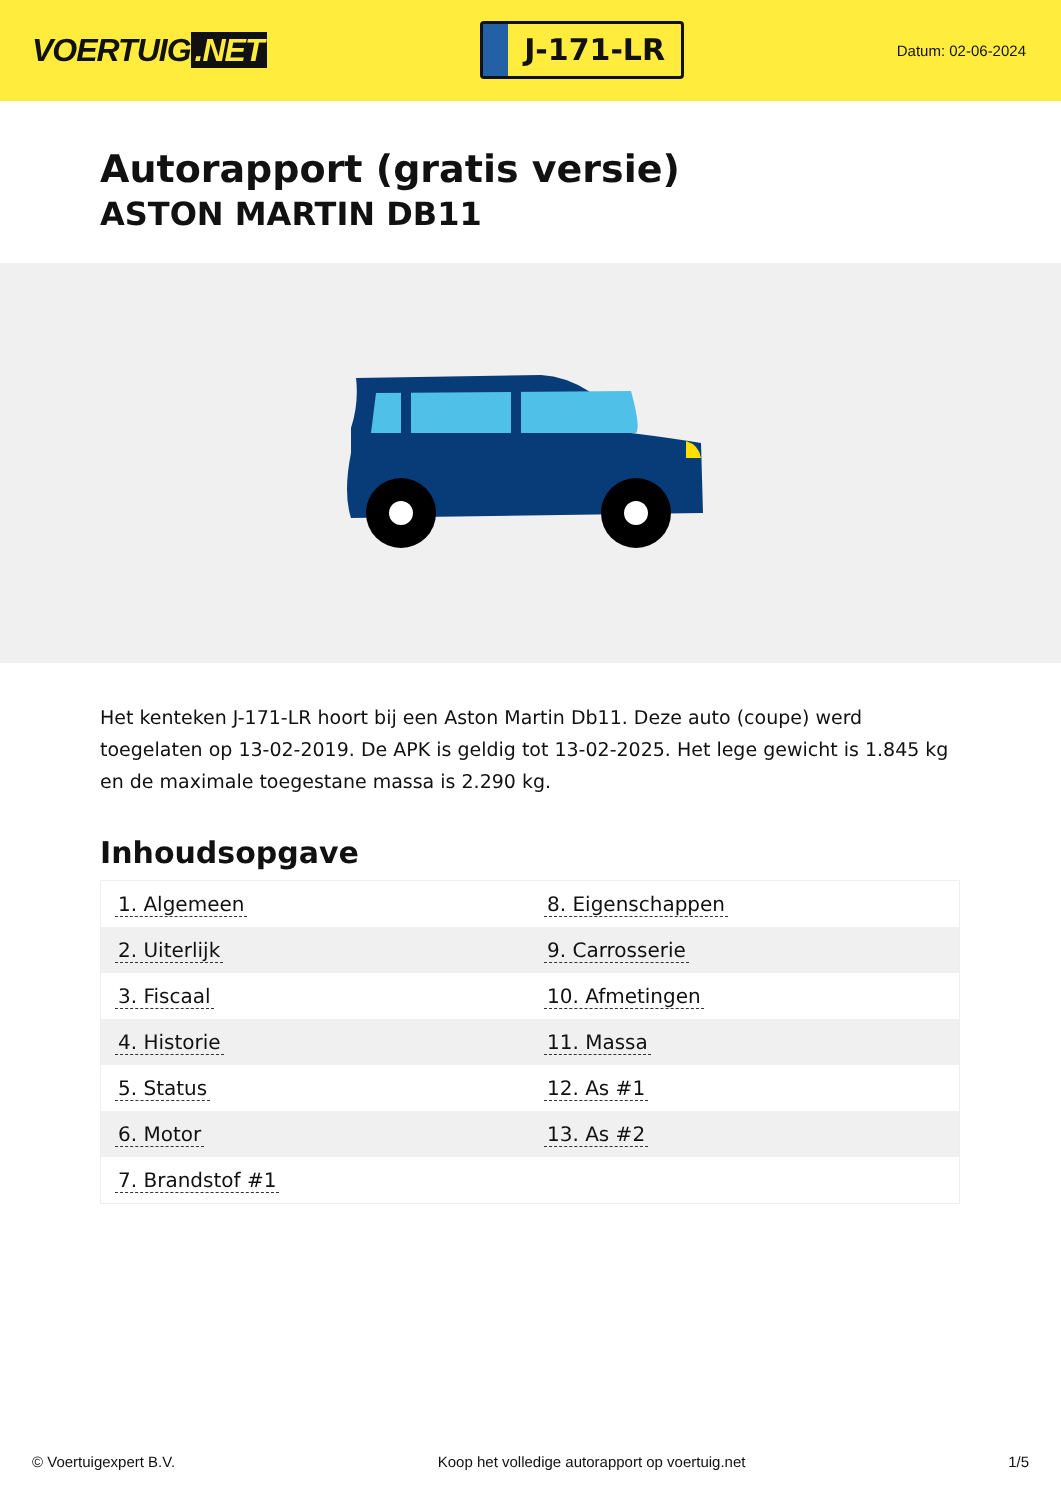VOERTUIG.NET
J-171-LR
Datum: 02-06-2024
Autorapport (gratis versie)
ASTON MARTIN DB11
Het kenteken J-171-LR hoort bij een Aston Martin Db11. Deze auto (coupe) werd toegelaten op 13-02-2019. De APK is geldig tot 13-02-2025. Het lege gewicht is 1.845 kg en de maximale toegestane massa is 2.290 kg.
Inhoudsopgave
| 1. Algemeen | 8. Eigenschappen |
| 2. Uiterlijk | 9. Carrosserie |
| 3. Fiscaal | 10. Afmetingen |
| 4. Historie | 11. Massa |
| 5. Status | 12. As #1 |
| 6. Motor | 13. As #2 |
| 7. Brandstof #1 | |
© Voertuigexpert B.V. Koop het volledige autorapport op voertuig.net 1/5